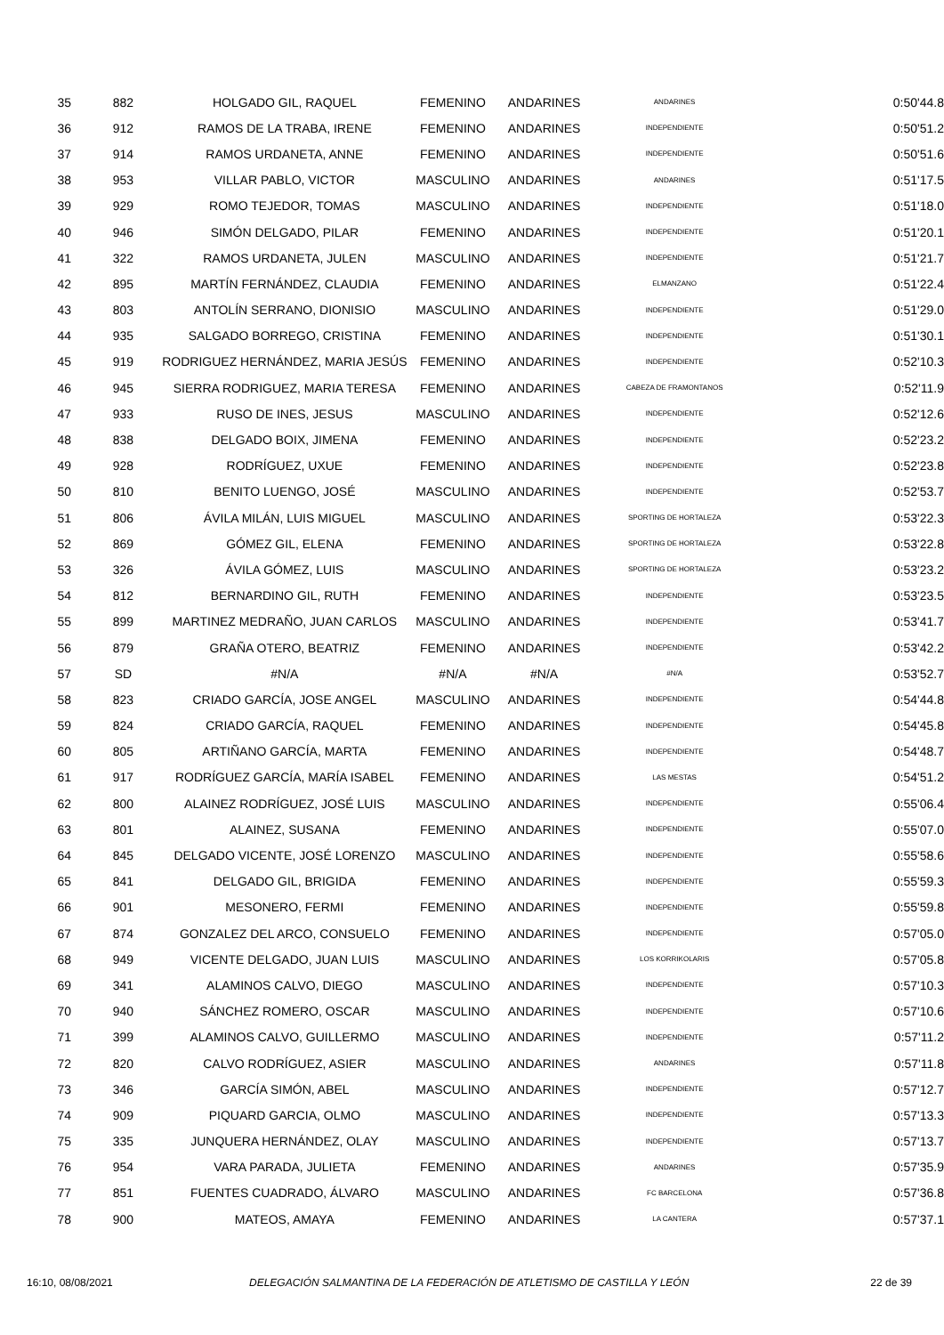| 35 | 882 | HOLGADO GIL, RAQUEL | FEMENINO | ANDARINES | ANDARINES | 0:50'44.8 |
| 36 | 912 | RAMOS DE LA TRABA, IRENE | FEMENINO | ANDARINES | INDEPENDIENTE | 0:50'51.2 |
| 37 | 914 | RAMOS URDANETA, ANNE | FEMENINO | ANDARINES | INDEPENDIENTE | 0:50'51.6 |
| 38 | 953 | VILLAR PABLO, VICTOR | MASCULINO | ANDARINES | ANDARINES | 0:51'17.5 |
| 39 | 929 | ROMO TEJEDOR, TOMAS | MASCULINO | ANDARINES | INDEPENDIENTE | 0:51'18.0 |
| 40 | 946 | SIMÓN DELGADO, PILAR | FEMENINO | ANDARINES | INDEPENDIENTE | 0:51'20.1 |
| 41 | 322 | RAMOS URDANETA, JULEN | MASCULINO | ANDARINES | INDEPENDIENTE | 0:51'21.7 |
| 42 | 895 | MARTÍN FERNÁNDEZ, CLAUDIA | FEMENINO | ANDARINES | ELMANZANO | 0:51'22.4 |
| 43 | 803 | ANTOLÍN SERRANO, DIONISIO | MASCULINO | ANDARINES | INDEPENDIENTE | 0:51'29.0 |
| 44 | 935 | SALGADO BORREGO, CRISTINA | FEMENINO | ANDARINES | INDEPENDIENTE | 0:51'30.1 |
| 45 | 919 | RODRIGUEZ HERNÁNDEZ, MARIA JESÚS | FEMENINO | ANDARINES | INDEPENDIENTE | 0:52'10.3 |
| 46 | 945 | SIERRA RODRIGUEZ, MARIA TERESA | FEMENINO | ANDARINES | CABEZA DE FRAMONTANOS | 0:52'11.9 |
| 47 | 933 | RUSO DE INES, JESUS | MASCULINO | ANDARINES | INDEPENDIENTE | 0:52'12.6 |
| 48 | 838 | DELGADO BOIX, JIMENA | FEMENINO | ANDARINES | INDEPENDIENTE | 0:52'23.2 |
| 49 | 928 | RODRÍGUEZ, UXUE | FEMENINO | ANDARINES | INDEPENDIENTE | 0:52'23.8 |
| 50 | 810 | BENITO LUENGO, JOSÉ | MASCULINO | ANDARINES | INDEPENDIENTE | 0:52'53.7 |
| 51 | 806 | ÁVILA MILÁN, LUIS MIGUEL | MASCULINO | ANDARINES | SPORTING DE HORTALEZA | 0:53'22.3 |
| 52 | 869 | GÓMEZ GIL, ELENA | FEMENINO | ANDARINES | SPORTING DE HORTALEZA | 0:53'22.8 |
| 53 | 326 | ÁVILA GÓMEZ, LUIS | MASCULINO | ANDARINES | SPORTING DE HORTALEZA | 0:53'23.2 |
| 54 | 812 | BERNARDINO GIL, RUTH | FEMENINO | ANDARINES | INDEPENDIENTE | 0:53'23.5 |
| 55 | 899 | MARTINEZ MEDRAÑO, JUAN CARLOS | MASCULINO | ANDARINES | INDEPENDIENTE | 0:53'41.7 |
| 56 | 879 | GRAÑA OTERO, BEATRIZ | FEMENINO | ANDARINES | INDEPENDIENTE | 0:53'42.2 |
| 57 | SD | #N/A | #N/A | #N/A | #N/A | 0:53'52.7 |
| 58 | 823 | CRIADO GARCÍA, JOSE ANGEL | MASCULINO | ANDARINES | INDEPENDIENTE | 0:54'44.8 |
| 59 | 824 | CRIADO GARCÍA, RAQUEL | FEMENINO | ANDARINES | INDEPENDIENTE | 0:54'45.8 |
| 60 | 805 | ARTIÑANO GARCÍA, MARTA | FEMENINO | ANDARINES | INDEPENDIENTE | 0:54'48.7 |
| 61 | 917 | RODRÍGUEZ GARCÍA, MARÍA ISABEL | FEMENINO | ANDARINES | LAS MESTAS | 0:54'51.2 |
| 62 | 800 | ALAINEZ RODRÍGUEZ, JOSÉ LUIS | MASCULINO | ANDARINES | INDEPENDIENTE | 0:55'06.4 |
| 63 | 801 | ALAINEZ, SUSANA | FEMENINO | ANDARINES | INDEPENDIENTE | 0:55'07.0 |
| 64 | 845 | DELGADO VICENTE, JOSÉ LORENZO | MASCULINO | ANDARINES | INDEPENDIENTE | 0:55'58.6 |
| 65 | 841 | DELGADO GIL, BRIGIDA | FEMENINO | ANDARINES | INDEPENDIENTE | 0:55'59.3 |
| 66 | 901 | MESONERO, FERMI | FEMENINO | ANDARINES | INDEPENDIENTE | 0:55'59.8 |
| 67 | 874 | GONZALEZ DEL ARCO, CONSUELO | FEMENINO | ANDARINES | INDEPENDIENTE | 0:57'05.0 |
| 68 | 949 | VICENTE DELGADO, JUAN LUIS | MASCULINO | ANDARINES | LOS KORRIKOLARIS | 0:57'05.8 |
| 69 | 341 | ALAMINOS CALVO, DIEGO | MASCULINO | ANDARINES | INDEPENDIENTE | 0:57'10.3 |
| 70 | 940 | SÁNCHEZ ROMERO, OSCAR | MASCULINO | ANDARINES | INDEPENDIENTE | 0:57'10.6 |
| 71 | 399 | ALAMINOS CALVO, GUILLERMO | MASCULINO | ANDARINES | INDEPENDIENTE | 0:57'11.2 |
| 72 | 820 | CALVO RODRÍGUEZ, ASIER | MASCULINO | ANDARINES | ANDARINES | 0:57'11.8 |
| 73 | 346 | GARCÍA SIMÓN, ABEL | MASCULINO | ANDARINES | INDEPENDIENTE | 0:57'12.7 |
| 74 | 909 | PIQUARD GARCIA, OLMO | MASCULINO | ANDARINES | INDEPENDIENTE | 0:57'13.3 |
| 75 | 335 | JUNQUERA HERNÁNDEZ, OLAY | MASCULINO | ANDARINES | INDEPENDIENTE | 0:57'13.7 |
| 76 | 954 | VARA PARADA, JULIETA | FEMENINO | ANDARINES | ANDARINES | 0:57'35.9 |
| 77 | 851 | FUENTES CUADRADO, ÁLVARO | MASCULINO | ANDARINES | FC BARCELONA | 0:57'36.8 |
| 78 | 900 | MATEOS, AMAYA | FEMENINO | ANDARINES | LA CANTERA | 0:57'37.1 |
16:10, 08/08/2021 DELEGACIÓN SALMANTINA DE LA FEDERACIÓN DE ATLETISMO DE CASTILLA Y LEÓN
22 de 39